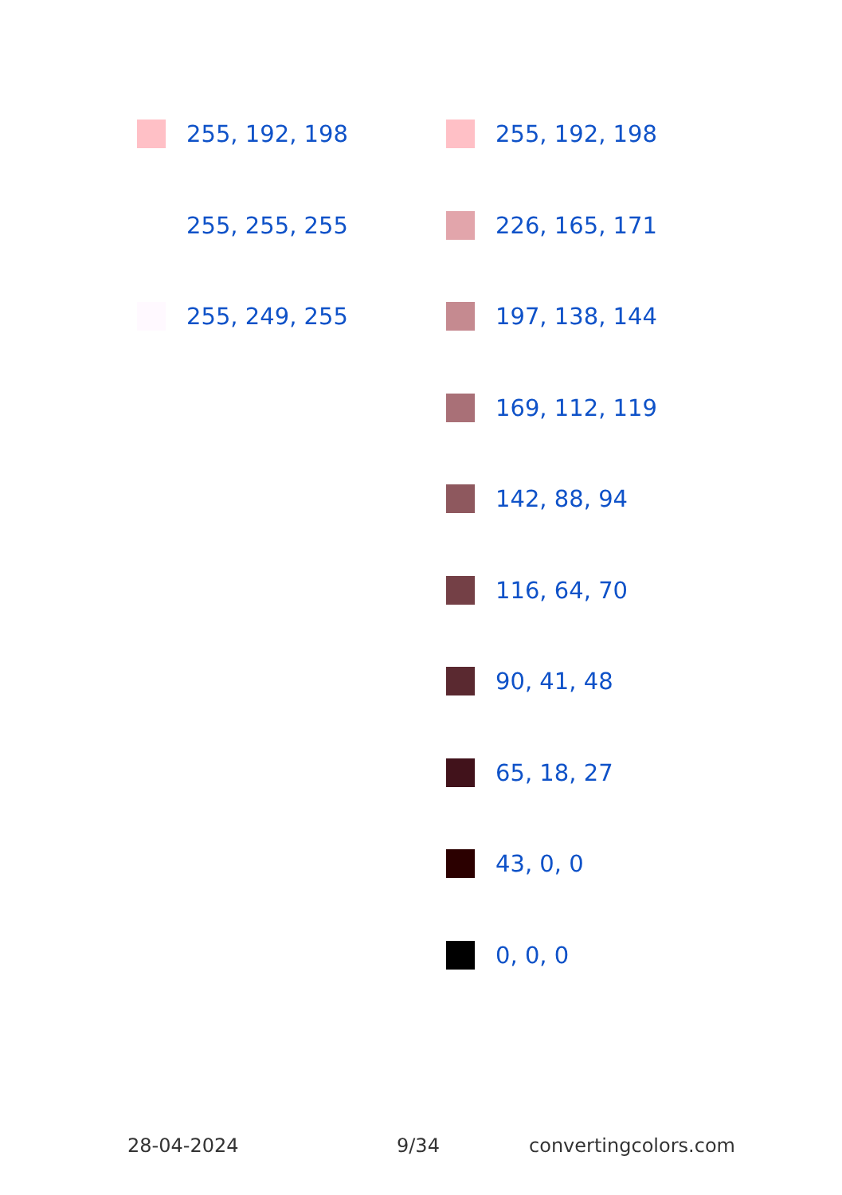255, 192, 198
255, 255, 255
255, 249, 255
255, 192, 198
226, 165, 171
197, 138, 144
169, 112, 119
142, 88, 94
116, 64, 70
90, 41, 48
65, 18, 27
43, 0, 0
0, 0, 0
28-04-2024 9/34 convertingcolors.com